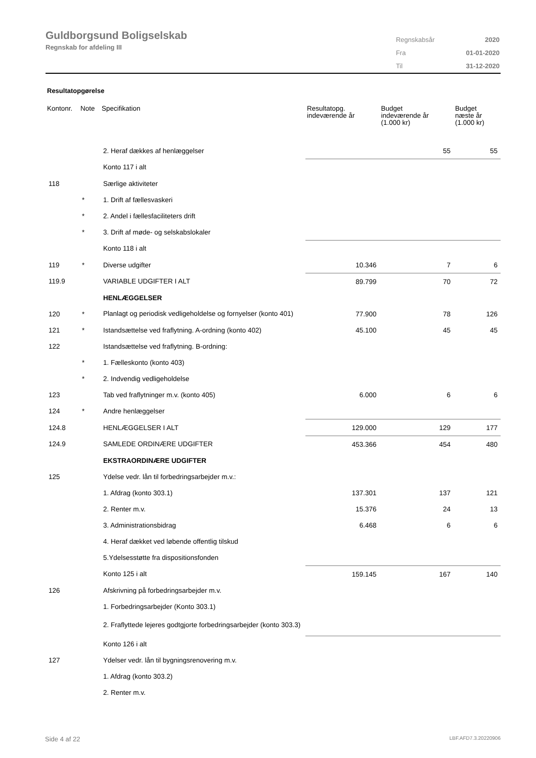Guldborgsund Boligselskab
Regnskab for afdeling III
| Regnskabsår | 2020 |
| Fra | 01-01-2020 |
| Til | 31-12-2020 |
Resultatopgørelse
| Kontonr. | Note | Specifikation | Resultatopg. indeværende år | Budget indeværende år (1.000 kr) | Budget næste år (1.000 kr) |
| --- | --- | --- | --- | --- | --- |
| | | 2. Heraf dækkes af henlæggelser | | 55 | 55 |
| | | Konto 117 i alt | | | |
| 118 | | Særlige aktiviteter | | | |
| | * | 1. Drift af fællesvaskeri | | | |
| | * | 2. Andel i fællesfaciliteters drift | | | |
| | * | 3. Drift af møde- og selskabslokaler | | | |
| | | Konto 118 i alt | | | |
| 119 | * | Diverse udgifter | 10.346 | 7 | 6 |
| 119.9 | | VARIABLE UDGIFTER I ALT | 89.799 | 70 | 72 |
| | | HENLÆGGELSER | | | |
| 120 | * | Planlagt og periodisk vedligeholdelse og fornyelser (konto 401) | 77.900 | 78 | 126 |
| 121 | * | Istandsættelse ved fraflytning. A-ordning (konto 402) | 45.100 | 45 | 45 |
| 122 | | Istandsættelse ved fraflytning. B-ordning: | | | |
| | * | 1. Fælleskonto (konto 403) | | | |
| | * | 2. Indvendig vedligeholdelse | | | |
| 123 | | Tab ved fraflytninger m.v. (konto 405) | 6.000 | 6 | 6 |
| 124 | * | Andre henlæggelser | | | |
| 124.8 | | HENLÆGGELSER I ALT | 129.000 | 129 | 177 |
| 124.9 | | SAMLEDE ORDINÆRE UDGIFTER | 453.366 | 454 | 480 |
| | | EKSTRAORDINÆRE UDGIFTER | | | |
| 125 | | Ydelse vedr. lån til forbedringsarbejder m.v.: | | | |
| | | 1. Afdrag (konto 303.1) | 137.301 | 137 | 121 |
| | | 2. Renter m.v. | 15.376 | 24 | 13 |
| | | 3. Administrationsbidrag | 6.468 | 6 | 6 |
| | | 4. Heraf dækket ved løbende offentlig tilskud | | | |
| | | 5.Ydelsesstøtte fra dispositionsfonden | | | |
| | | Konto 125 i alt | 159.145 | 167 | 140 |
| 126 | | Afskrivning på forbedringsarbejder m.v. | | | |
| | | 1. Forbedringsarbejder (Konto 303.1) | | | |
| | | 2. Fraflyttede lejeres godtgjorte forbedringsarbejder (konto 303.3) | | | |
| | | Konto 126 i alt | | | |
| 127 | | Ydelser vedr. lån til bygningsrenovering m.v. | | | |
| | | 1. Afdrag (konto 303.2) | | | |
| | | 2. Renter m.v. | | | |
Side 4 af 22 LBF.AFD7.3.20220906